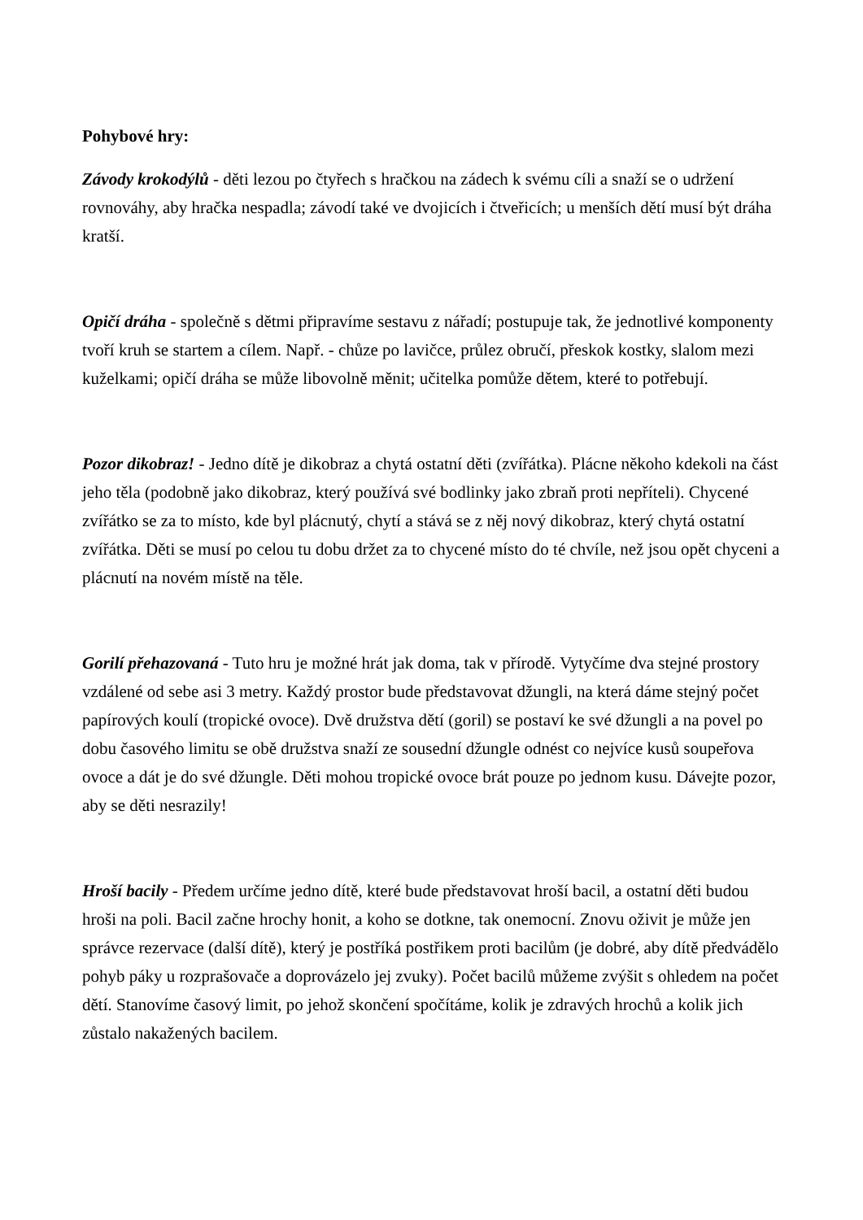Pohybové hry:
Závody krokodýlů - děti lezou po čtyřech s hračkou na zádech k svému cíli a snaží se o udržení rovnováhy, aby hračka nespadla; závodí také ve dvojicích i čtveřicích; u menších dětí musí být dráha kratší.
Opičí dráha - společně s dětmi připravíme sestavu z nářadí; postupuje tak, že jednotlivé komponenty tvoří kruh se startem a cílem. Např. - chůze po lavičce, průlez obručí, přeskok kostky, slalom mezi kuželkami; opičí dráha se může libovolně měnit; učitelka pomůže dětem, které to potřebují.
Pozor dikobraz! - Jedno dítě je dikobraz a chytá ostatní děti (zvířátka). Plácne někoho kdekoli na část jeho těla (podobně jako dikobraz, který používá své bodlinky jako zbraň proti nepříteli). Chycené zvířátko se za to místo, kde byl plácnutý, chytí a stává se z něj nový dikobraz, který chytá ostatní zvířátka. Děti se musí po celou tu dobu držet za to chycené místo do té chvíle, než jsou opět chyceni a plácnutí na novém místě na těle.
Gorilí přehazovaná - Tuto hru je možné hrát jak doma, tak v přírodě. Vytyčíme dva stejné prostory vzdálené od sebe asi 3 metry. Každý prostor bude představovat džungli, na která dáme stejný počet papírových koulí (tropické ovoce). Dvě družstva dětí (goril) se postaví ke své džungli a na povel po dobu časového limitu se obě družstva snaží ze sousední džungle odnést co nejvíce kusů soupeřova ovoce a dát je do své džungle. Děti mohou tropické ovoce brát pouze po jednom kusu. Dávejte pozor, aby se děti nesrazily!
Hroší bacily - Předem určíme jedno dítě, které bude představovat hroší bacil, a ostatní děti budou hroši na poli. Bacil začne hrochy honit, a koho se dotkne, tak onemocní. Znovu oživit je může jen správce rezervace (další dítě), který je postříká postřikem proti bacilům (je dobré, aby dítě předvádělo pohyb páky u rozprašovače a doprovázelo jej zvuky). Počet bacilů můžeme zvýšit s ohledem na počet dětí. Stanovíme časový limit, po jehož skončení spočítáme, kolik je zdravých hrochů a kolik jich zůstalo nakažených bacilem.